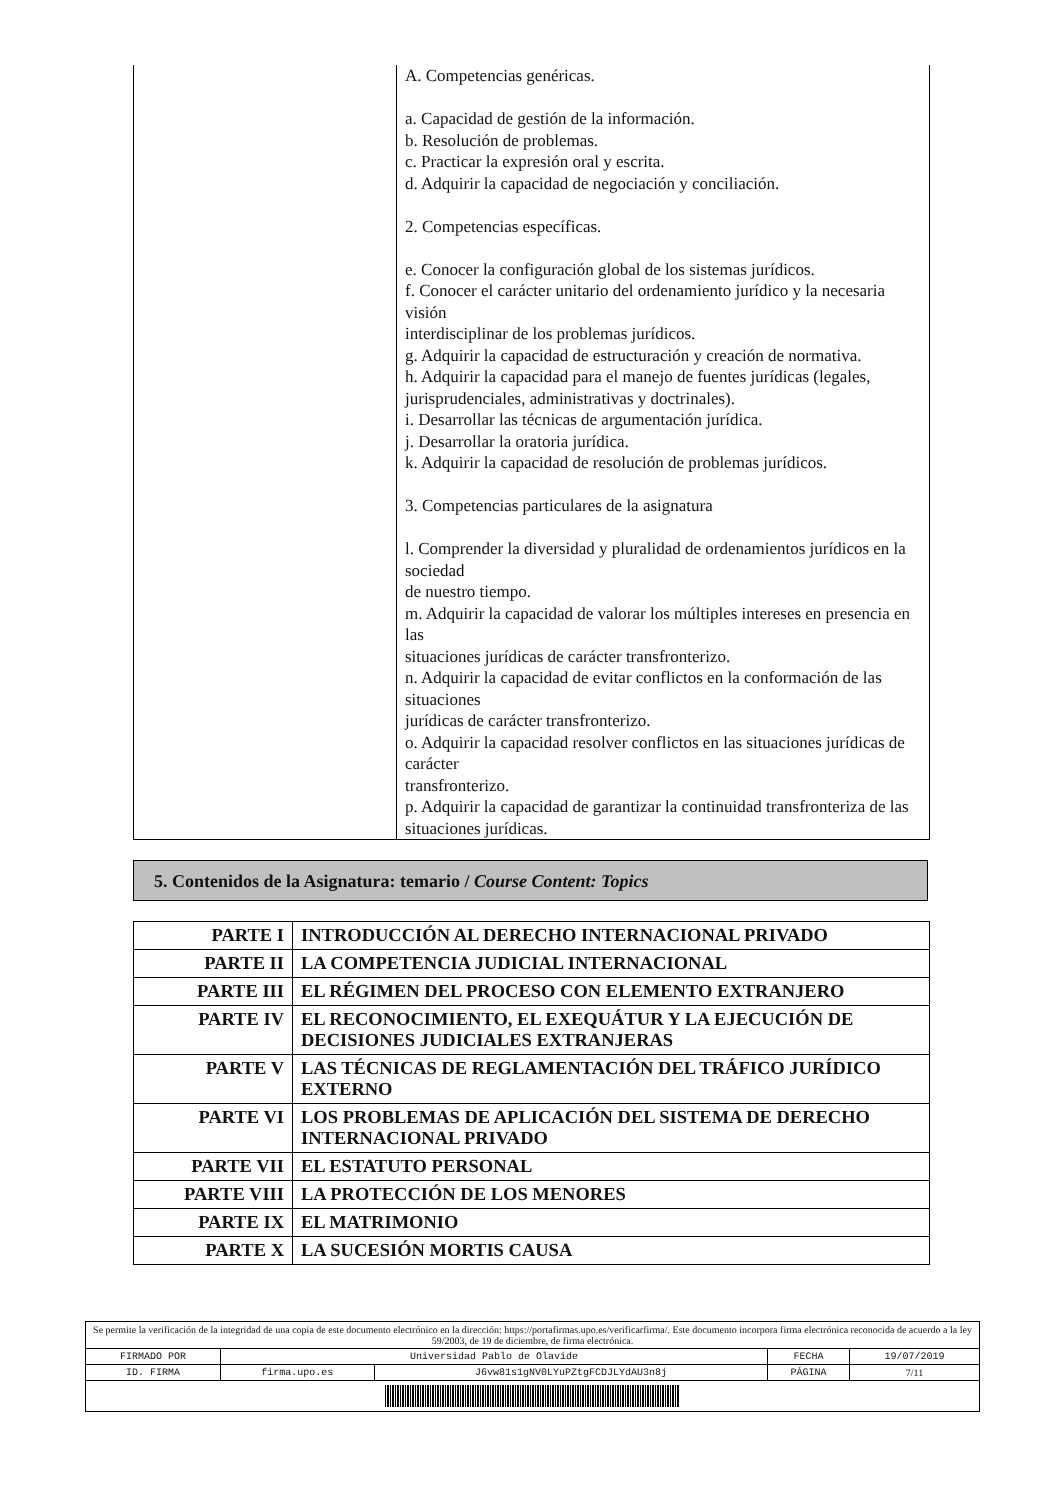| | A. Competencias genéricas. a. Capacidad de gestión de la información. b. Resolución de problemas. c. Practicar la expresión oral y escrita. d. Adquirir la capacidad de negociación y conciliación. 2. Competencias específicas. e. Conocer la configuración global de los sistemas jurídicos. f. Conocer el carácter unitario del ordenamiento jurídico y la necesaria visión interdisciplinar de los problemas jurídicos. g. Adquirir la capacidad de estructuración y creación de normativa. h. Adquirir la capacidad para el manejo de fuentes jurídicas (legales, jurisprudenciales, administrativas y doctrinales). i. Desarrollar las técnicas de argumentación jurídica. j. Desarrollar la oratoria jurídica. k. Adquirir la capacidad de resolución de problemas jurídicos. 3. Competencias particulares de la asignatura l. Comprender la diversidad y pluralidad de ordenamientos jurídicos en la sociedad de nuestro tiempo. m. Adquirir la capacidad de valorar los múltiples intereses en presencia en las situaciones jurídicas de carácter transfronterizo. n. Adquirir la capacidad de evitar conflictos en la conformación de las situaciones jurídicas de carácter transfronterizo. o. Adquirir la capacidad resolver conflictos en las situaciones jurídicas de carácter transfronterizo. p. Adquirir la capacidad de garantizar la continuidad transfronteriza de las situaciones jurídicas. |
5. Contenidos de la Asignatura: temario / Course Content: Topics
| PARTE I | INTRODUCCIÓN AL DERECHO INTERNACIONAL PRIVADO |
| PARTE II | LA COMPETENCIA JUDICIAL INTERNACIONAL |
| PARTE III | EL RÉGIMEN DEL PROCESO CON ELEMENTO EXTRANJERO |
| PARTE IV | EL RECONOCIMIENTO, EL EXEQUÁTUR Y LA EJECUCIÓN DE DECISIONES JUDICIALES EXTRANJERAS |
| PARTE V | LAS TÉCNICAS DE REGLAMENTACIÓN DEL TRÁFICO JURÍDICO EXTERNO |
| PARTE VI | LOS PROBLEMAS DE APLICACIÓN DEL SISTEMA DE DERECHO INTERNACIONAL PRIVADO |
| PARTE VII | EL ESTATUTO PERSONAL |
| PARTE VIII | LA PROTECCIÓN DE LOS MENORES |
| PARTE IX | EL MATRIMONIO |
| PARTE X | LA SUCESIÓN MORTIS CAUSA |
| Se permite la verificación de la integridad de una copia de este documento electrónico en la dirección: https://portafirmas.upo.es/verificarfirma/. Este documento incorpora firma electrónica reconocida de acuerdo a la ley 59/2003, de 19 de diciembre, de firma electrónica. | | | | |
| FIRMADO POR | Universidad Pablo de Olavide | | FECHA | 19/07/2019 |
| ID. FIRMA | firma.upo.es | J6vw81s1gNV0LYuPZtgFCDJLYdAU3n8j | PÁGINA | 7/11 |